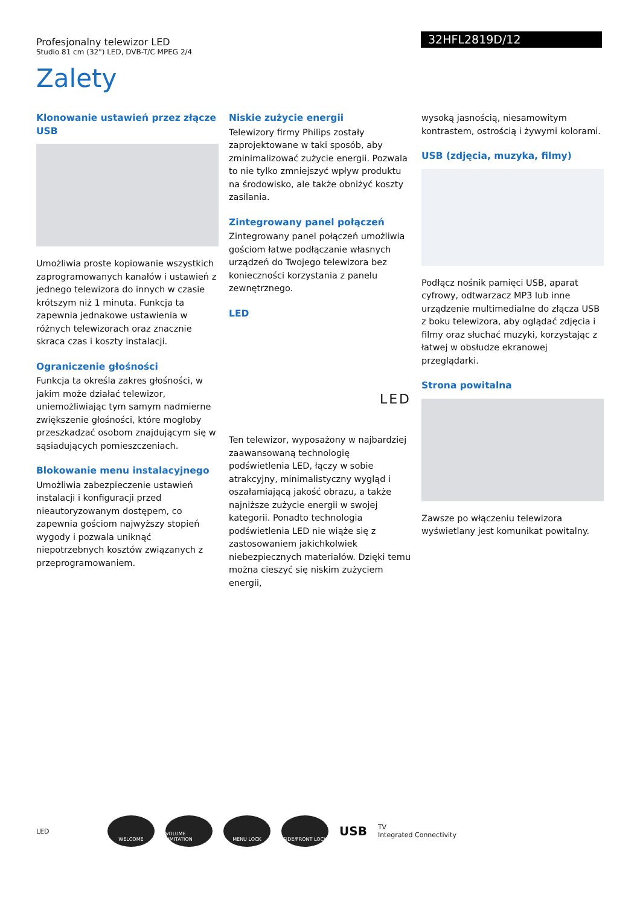Profesjonalny telewizor LED
Studio 81 cm (32") LED, DVB-T/C MPEG 2/4
32HFL2819D/12
Zalety
Klonowanie ustawień przez złącze USB
Umożliwia proste kopiowanie wszystkich zaprogramowanych kanałów i ustawień z jednego telewizora do innych w czasie krótszym niż 1 minuta. Funkcja ta zapewnia jednakowe ustawienia w różnych telewizorach oraz znacznie skraca czas i koszty instalacji.
Ograniczenie głośności
Funkcja ta określa zakres głośności, w jakim może działać telewizor, uniemożliwiając tym samym nadmierne zwiększenie głośności, które mogłoby przeszkadzać osobom znajdującym się w sąsiadujących pomieszczeniach.
Blokowanie menu instalacyjnego
Umożliwia zabezpieczenie ustawień instalacji i konfiguracji przed nieautoryzowanym dostępem, co zapewnia gościom najwyższy stopień wygody i pozwala uniknąć niepotrzebnych kosztów związanych z przeprogramowaniem.
Niskie zużycie energii
Telewizory firmy Philips zostały zaprojektowane w taki sposób, aby zminimalizować zużycie energii. Pozwala to nie tylko zmniejszyć wpływ produktu na środowisko, ale także obniżyć koszty zasilania.
Zintegrowany panel połączeń
Zintegrowany panel połączeń umożliwia gościom łatwe podłączanie własnych urządzeń do Twojego telewizora bez konieczności korzystania z panelu zewnętrznego.
LED
LED
Ten telewizor, wyposażony w najbardziej zaawansowaną technologię podświetlenia LED, łączy w sobie atrakcyjny, minimalistyczny wygląd i oszałamiającą jakość obrazu, a także najniższe zużycie energii w swojej kategorii. Ponadto technologia podświetlenia LED nie wiąże się z zastosowaniem jakichkolwiek niebezpiecznych materiałów. Dzięki temu można cieszyć się niskim zużyciem energii,
wysoką jasnością, niesamowitym kontrastem, ostrością i żywymi kolorami.
USB (zdjęcia, muzyka, filmy)
Podłącz nośnik pamięci USB, aparat cyfrowy, odtwarzacz MP3 lub inne urządzenie multimedialne do złącza USB z boku telewizora, aby oglądać zdjęcia i filmy oraz słuchać muzyki, korzystając z łatwej w obsłudze ekranowej przeglądarki.
Strona powitalna
Zawsze po włączeniu telewizora wyświetlany jest komunikat powitalny.
LED
WELCOME
VOLUME LIMITATION
MENU LOCK SIDE/FRONT LOCK
USB
TV
Integrated Connectivity